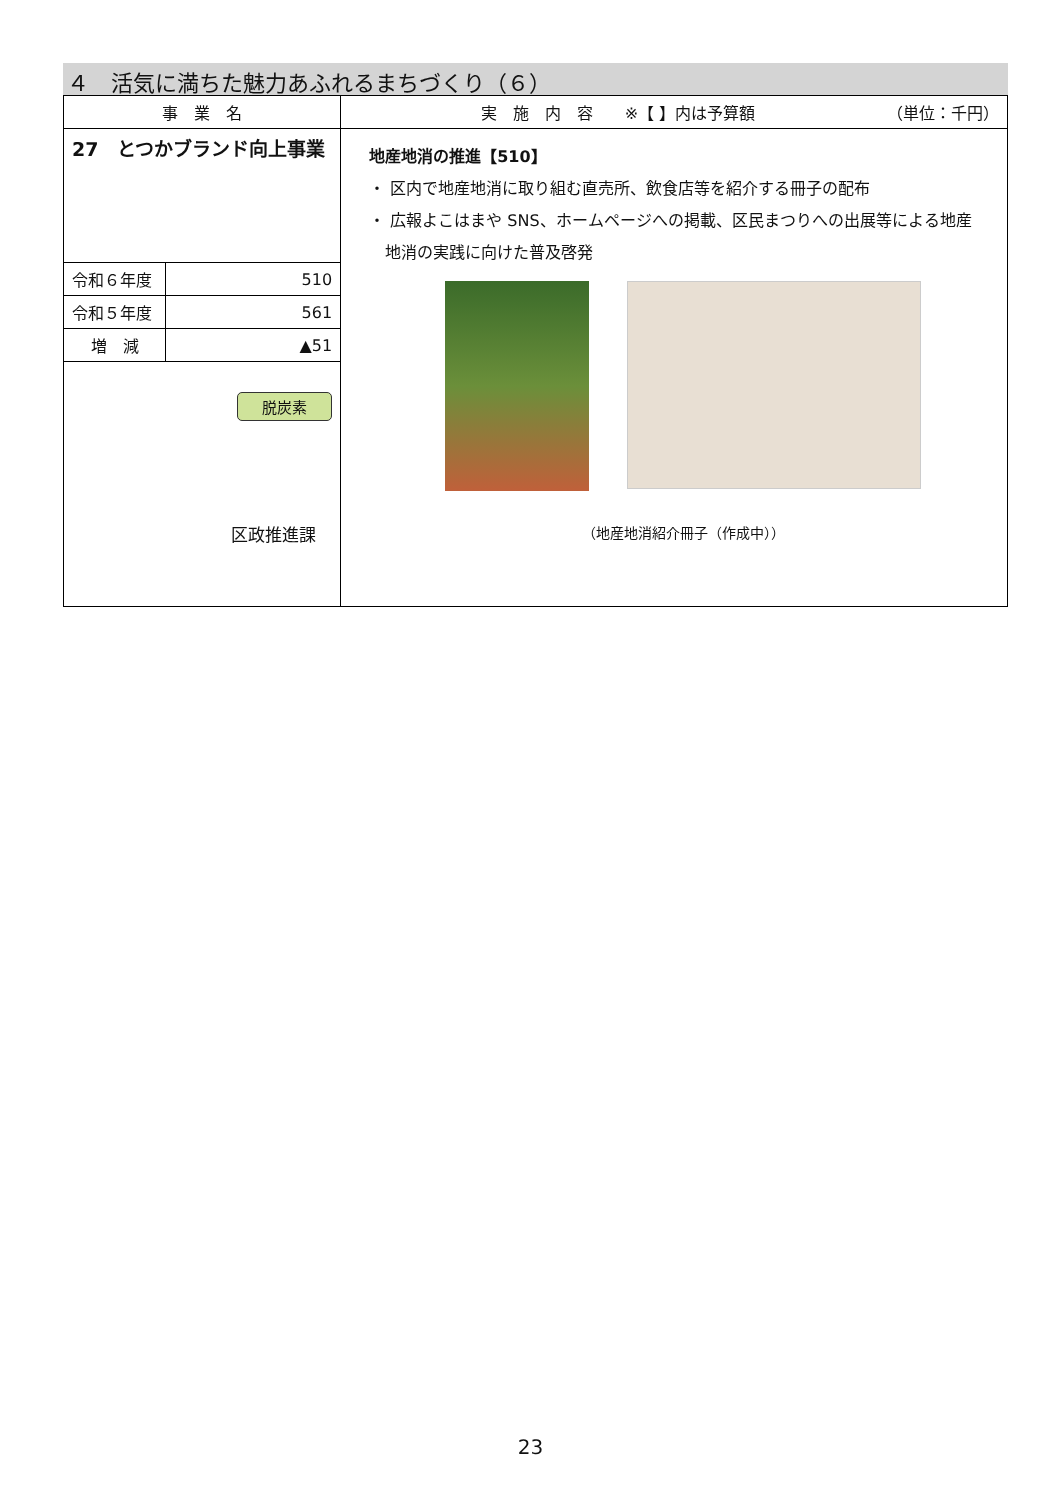４　活気に満ちた魅力あふれるまちづくり（６）
| 事 業 名 | | 実 施 内 容 ※【 】内は予算額 （単位：千円） |
| --- | --- | --- |
| 27 とつかブランド向上事業 | | 地産地消の推進【510】 ・ 区内で地産地消に取り組む直売所、飲食店等を紹介する冊子の配布 ・ 広報よこはまや SNS、ホームページへの掲載、区民まつりへの出展等による地産 地消の実践に向けた普及啓発 （地産地消紹介冊子（作成中）） |
| 令和６年度 | 510 | |
| 令和５年度 | 561 | |
| 増 減 | ▲51 | |
| 脱炭素 区政推進課 | | |
23